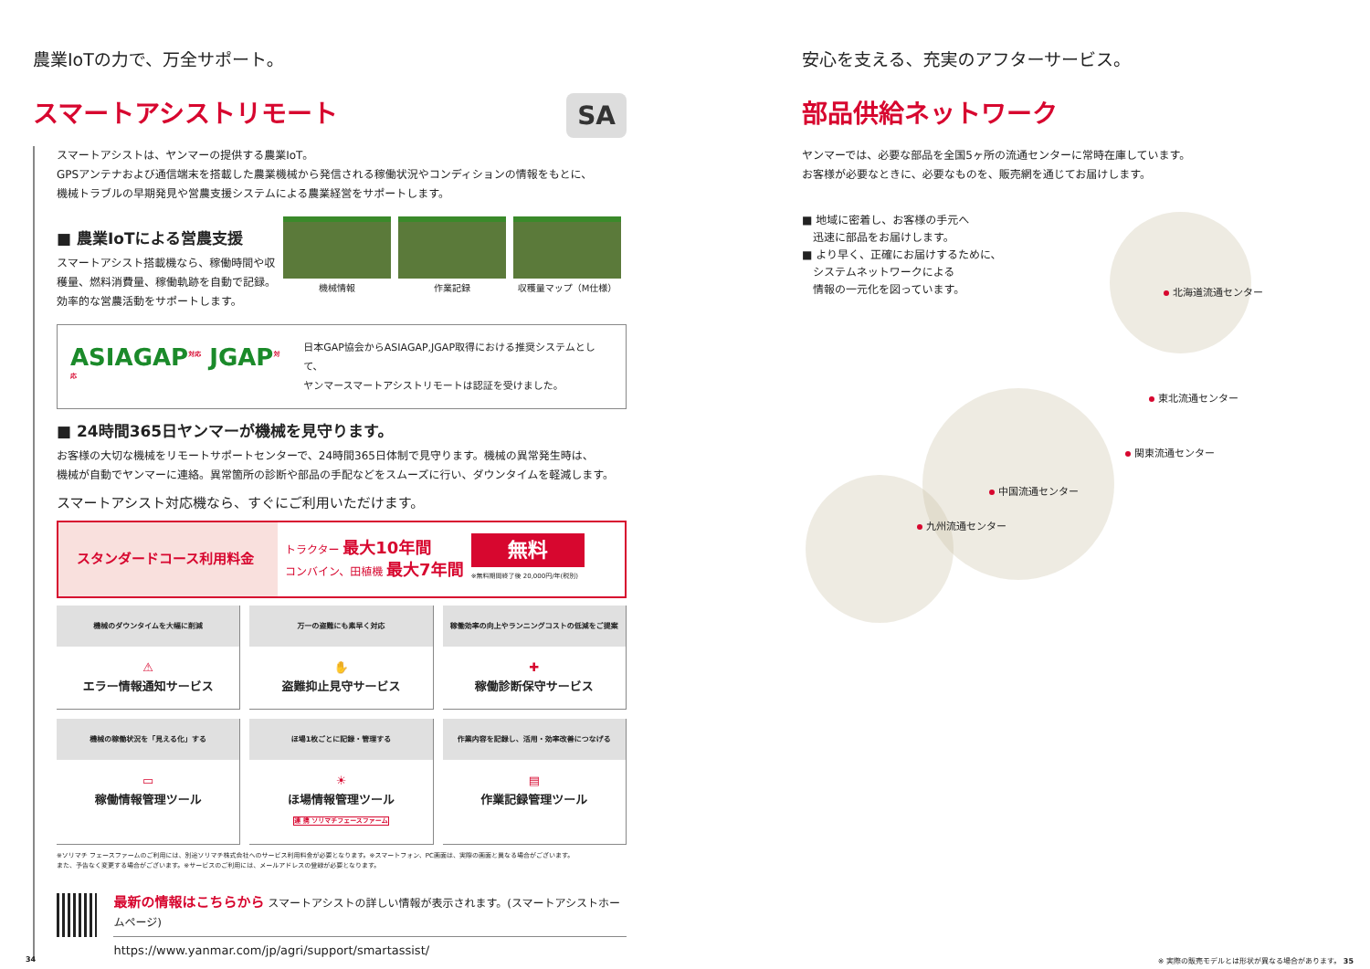農業IoTの力で、万全サポート。
スマートアシストリモート SA
スマートアシストは、ヤンマーの提供する農業IoT。
GPSアンテナおよび通信端末を搭載した農業機械から発信される稼働状況やコンディションの情報をもとに、
機械トラブルの早期発見や営農支援システムによる農業経営をサポートします。
■ 農業IoTによる営農支援
スマートアシスト搭載機なら、稼働時間や収穫量、燃料消費量、稼働軌跡を自動で記録。効率的な営農活動をサポートします。
機械情報 作業記録 収穫量マップ（M仕様）
ASIAGAP<sup>対応</sup> JGAP<sup>対応</sup> 日本GAP協会からASIAGAP,JGAP取得における推奨システムとして、
ヤンマースマートアシストリモートは認証を受けました。
■ 24時間365日ヤンマーが機械を見守ります。
お客様の大切な機械をリモートサポートセンターで、24時間365日体制で見守ります。機械の異常発生時は、
機械が自動でヤンマーに連絡。異常箇所の診断や部品の手配などをスムーズに行い、ダウンタイムを軽減します。
スマートアシスト対応機なら、すぐにご利用いただけます。
スタンダードコース利用料金
トラクター 最大10年間
コンバイン、田植機 最大7年間
無料
※無料期間終了後 20,000円/年(税別)
機械のダウンタイムを大幅に削減
⚠
エラー情報通知サービス
万一の盗難にも素早く対応
✋
盗難抑止見守サービス
稼働効率の向上やランニングコストの低減をご提案
✚
稼働診断保守サービス
機械の稼働状況を「見える化」する
▭
稼働情報管理ツール
ほ場1枚ごとに記録・管理する
☀
ほ場情報管理ツール
連 携 ソリマチフェースファーム
作業内容を記録し、活用・効率改善につなげる
▤
作業記録管理ツール
※ソリマチ フェースファームのご利用には、別途ソリマチ株式会社へのサービス利用料金が必要となります。※スマートフォン、PC画面は、実際の画面と異なる場合がございます。
また、予告なく変更する場合がございます。※サービスのご利用には、メールアドレスの登録が必要となります。
最新の情報はこちらから スマートアシストの詳しい情報が表示されます。(スマートアシストホームページ)
https://www.yanmar.com/jp/agri/support/smartassist/
安心を支える、充実のアフターサービス。
部品供給ネットワーク
ヤンマーでは、必要な部品を全国5ヶ所の流通センターに常時在庫しています。
お客様が必要なときに、必要なものを、販売網を通じてお届けします。
■ 地域に密着し、お客様の手元へ
　迅速に部品をお届けします。
■ より早く、正確にお届けするために、
　システムネットワークによる
　情報の一元化を図っています。
北海道流通センター
東北流通センター
関東流通センター
中国流通センター
九州流通センター
34
※ 実際の販売モデルとは形状が異なる場合があります。 35